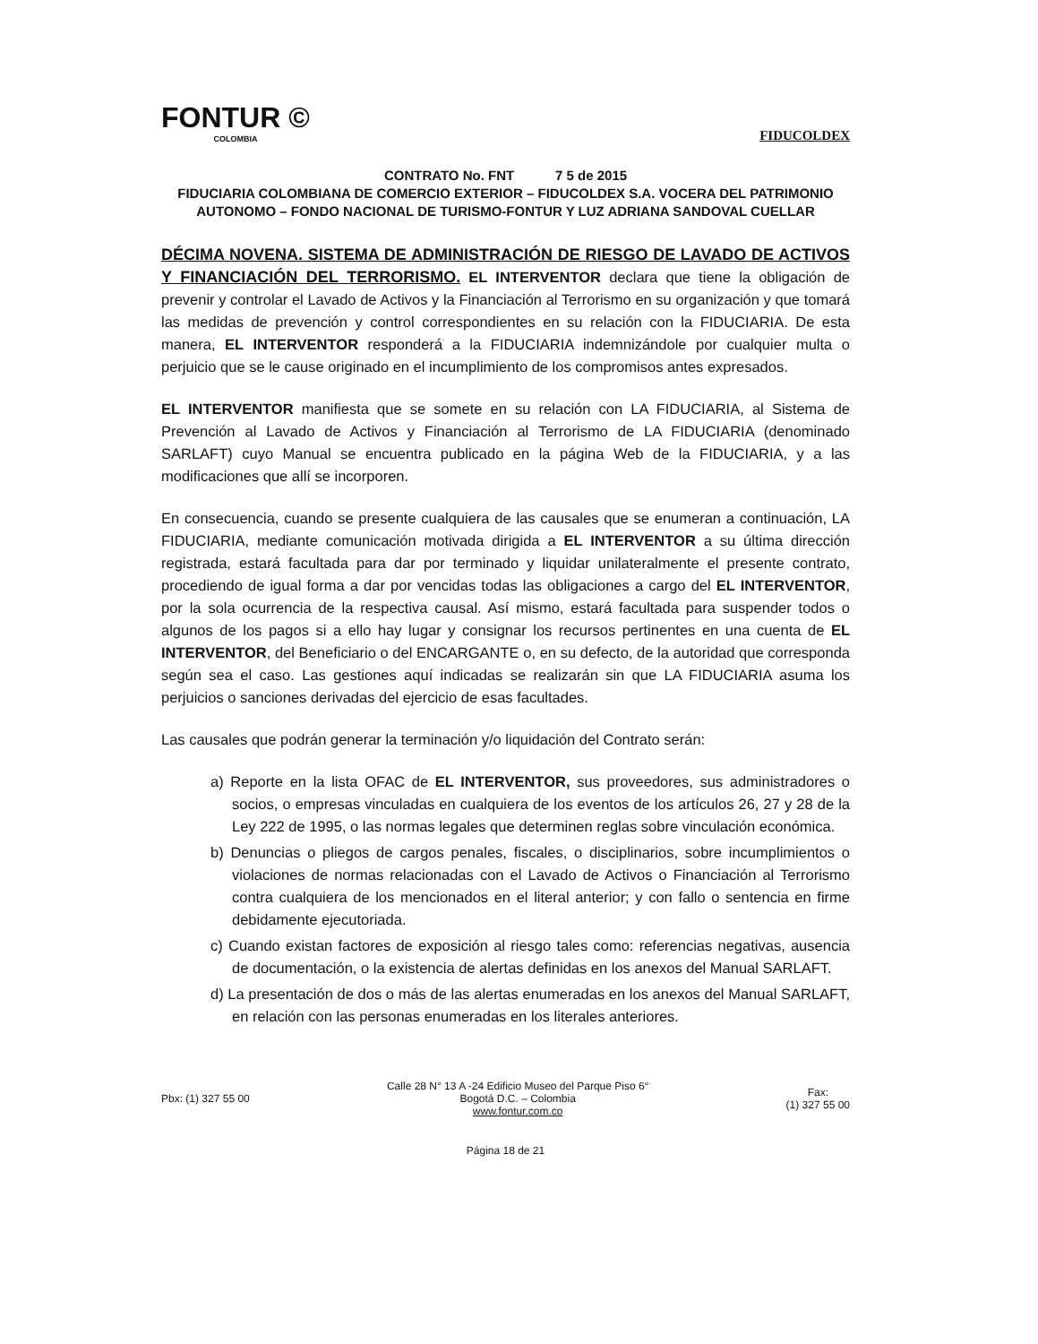FONTUR ©
COLOMBIA
FIDUCOLDEX
CONTRATO No. FNT 7 5 de 2015
FIDUCIARIA COLOMBIANA DE COMERCIO EXTERIOR – FIDUCOLDEX S.A. VOCERA DEL PATRIMONIO AUTONOMO – FONDO NACIONAL DE TURISMO-FONTUR Y LUZ ADRIANA SANDOVAL CUELLAR
DÉCIMA NOVENA. SISTEMA DE ADMINISTRACIÓN DE RIESGO DE LAVADO DE ACTIVOS Y FINANCIACIÓN DEL TERRORISMO. EL INTERVENTOR declara que tiene la obligación de prevenir y controlar el Lavado de Activos y la Financiación al Terrorismo en su organización y que tomará las medidas de prevención y control correspondientes en su relación con la FIDUCIARIA. De esta manera, EL INTERVENTOR responderá a la FIDUCIARIA indemnizándole por cualquier multa o perjuicio que se le cause originado en el incumplimiento de los compromisos antes expresados.
EL INTERVENTOR manifiesta que se somete en su relación con LA FIDUCIARIA, al Sistema de Prevención al Lavado de Activos y Financiación al Terrorismo de LA FIDUCIARIA (denominado SARLAFT) cuyo Manual se encuentra publicado en la página Web de la FIDUCIARIA, y a las modificaciones que allí se incorporen.
En consecuencia, cuando se presente cualquiera de las causales que se enumeran a continuación, LA FIDUCIARIA, mediante comunicación motivada dirigida a EL INTERVENTOR a su última dirección registrada, estará facultada para dar por terminado y liquidar unilateralmente el presente contrato, procediendo de igual forma a dar por vencidas todas las obligaciones a cargo del EL INTERVENTOR, por la sola ocurrencia de la respectiva causal. Así mismo, estará facultada para suspender todos o algunos de los pagos si a ello hay lugar y consignar los recursos pertinentes en una cuenta de EL INTERVENTOR, del Beneficiario o del ENCARGANTE o, en su defecto, de la autoridad que corresponda según sea el caso. Las gestiones aquí indicadas se realizarán sin que LA FIDUCIARIA asuma los perjuicios o sanciones derivadas del ejercicio de esas facultades.
Las causales que podrán generar la terminación y/o liquidación del Contrato serán:
a) Reporte en la lista OFAC de EL INTERVENTOR, sus proveedores, sus administradores o socios, o empresas vinculadas en cualquiera de los eventos de los artículos 26, 27 y 28 de la Ley 222 de 1995, o las normas legales que determinen reglas sobre vinculación económica.
b) Denuncias o pliegos de cargos penales, fiscales, o disciplinarios, sobre incumplimientos o violaciones de normas relacionadas con el Lavado de Activos o Financiación al Terrorismo contra cualquiera de los mencionados en el literal anterior; y con fallo o sentencia en firme debidamente ejecutoriada.
c) Cuando existan factores de exposición al riesgo tales como: referencias negativas, ausencia de documentación, o la existencia de alertas definidas en los anexos del Manual SARLAFT.
d) La presentación de dos o más de las alertas enumeradas en los anexos del Manual SARLAFT, en relación con las personas enumeradas en los literales anteriores.
Pbx: (1) 327 55 00
Calle 28 N° 13 A -24 Edificio Museo del Parque Piso 6°
Bogotá D.C. – Colombia
www.fontur.com.co
Fax:
(1) 327 55 00
Página 18 de 21